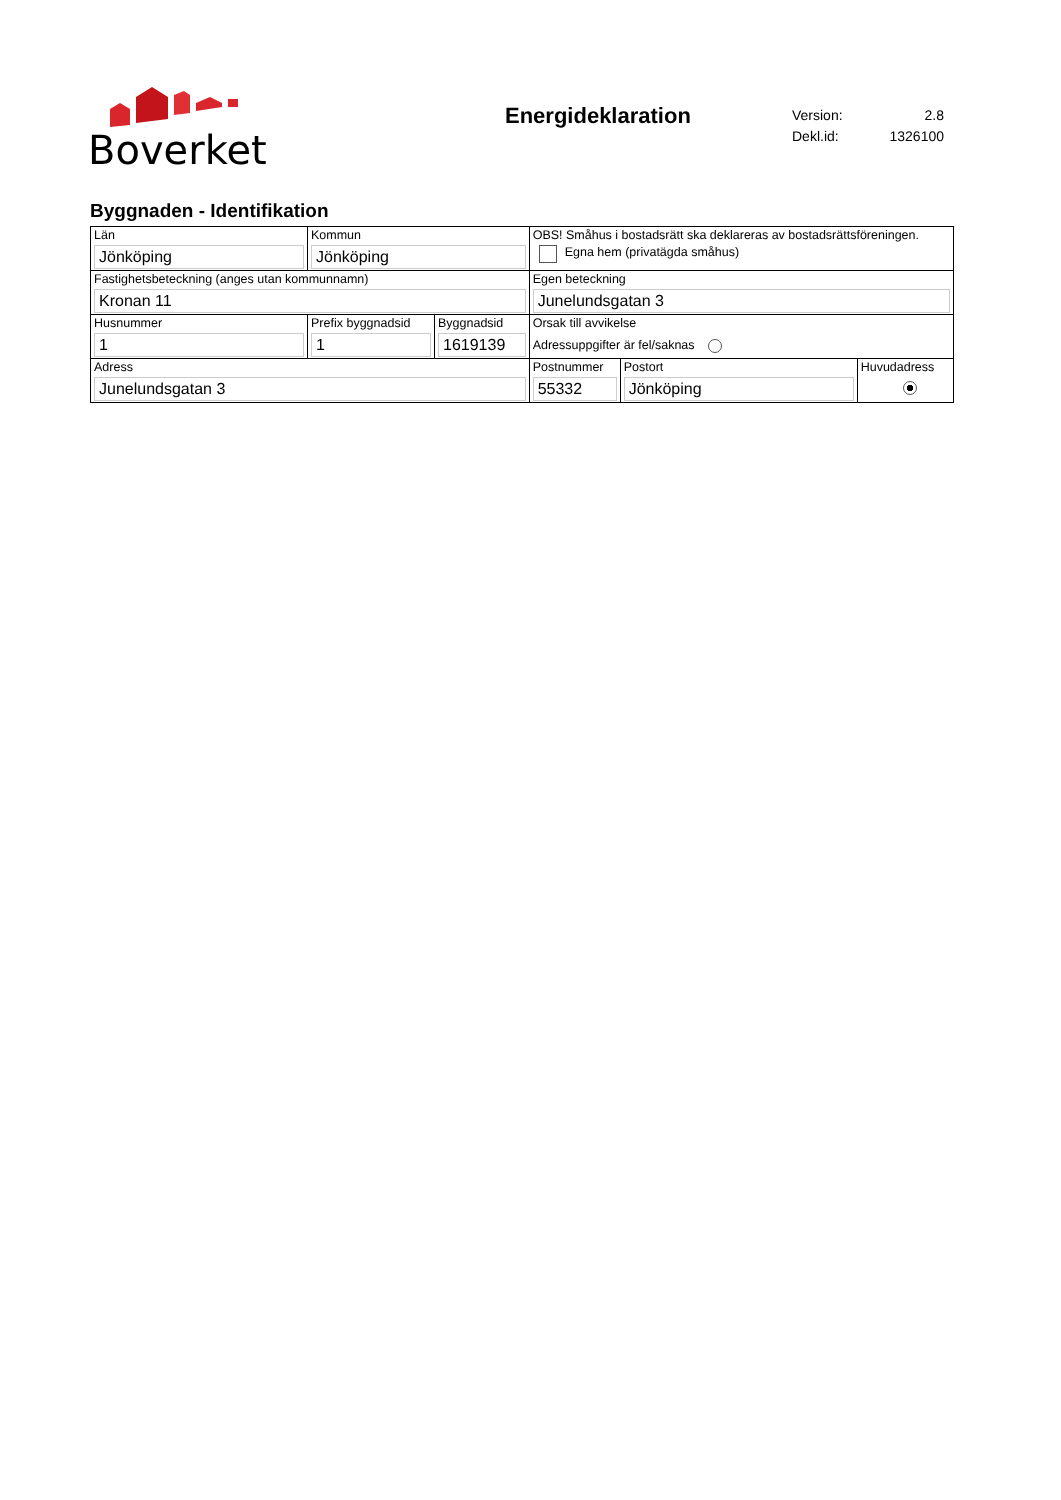Boverket
Energideklaration
| Version: | 2.8 |
| Dekl.id: | 1326100 |
Byggnaden - Identifikation
| Län Jönköping | Kommun Jönköping | | OBS! Småhus i bostadsrätt ska deklareras av bostadsrättsföreningen. Egna hem (privatägda småhus) | | |
| Fastighetsbeteckning (anges utan kommunnamn) Kronan 11 | | | Egen beteckning Junelundsgatan 3 | | |
| Husnummer 1 | Prefix byggnadsid 1 | Byggnadsid 1619139 | Orsak till avvikelse Adressuppgifter är fel/saknas | | |
| Adress Junelundsgatan 3 | | | Postnummer 55332 | Postort Jönköping | Huvudadress |